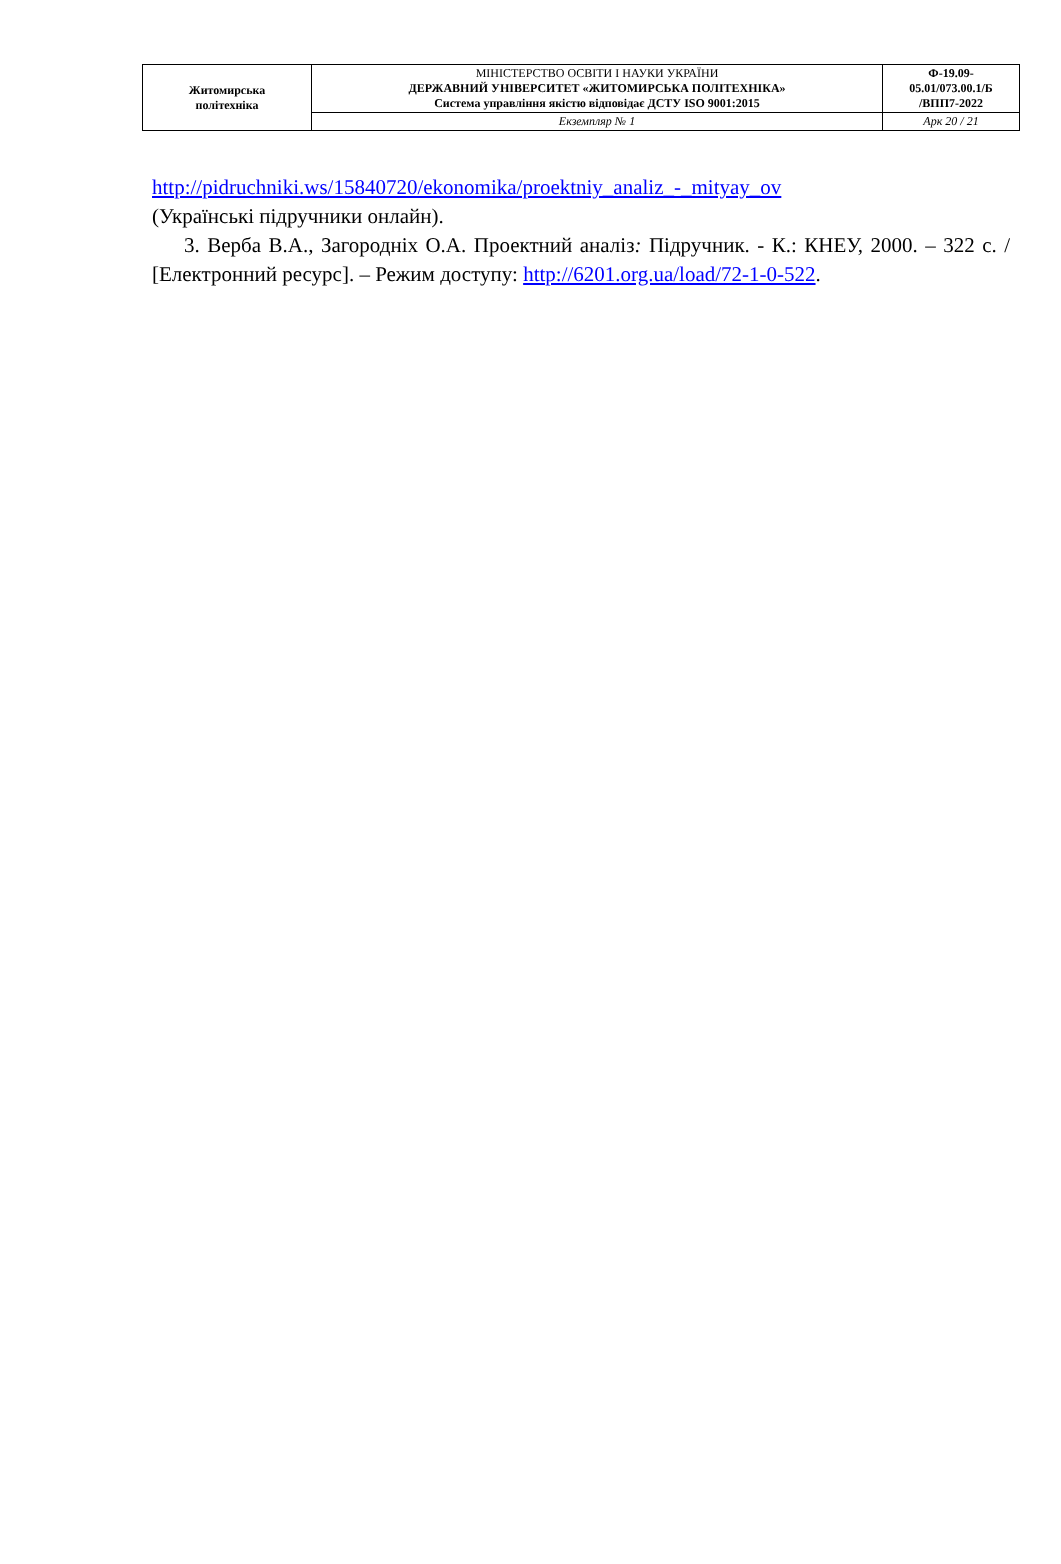| Житомирська політехніка | МІНІСТЕРСТВО ОСВІТИ І НАУКИ УКРАЇНИ ДЕРЖАВНИЙ УНІВЕРСИТЕТ «ЖИТОМИРСЬКА ПОЛІТЕХНІКА» Система управління якістю відповідає ДСТУ ISO 9001:2015 | Ф-19.09- 05.01/073.00.1/Б /ВПП7-2022 |
| | Екземпляр № 1 | Арк 20 / 21 |
http://pidruchniki.ws/15840720/ekonomika/proektniy_analiz_-_mityay_ov
(Українські підручники онлайн).
3. Верба В.А., Загородніх О.А. Проектний аналіз: Підручник. - К.: КНЕУ, 2000. – 322 с. / [Електронний ресурс]. – Режим доступу: http://6201.org.ua/load/72-1-0-522.